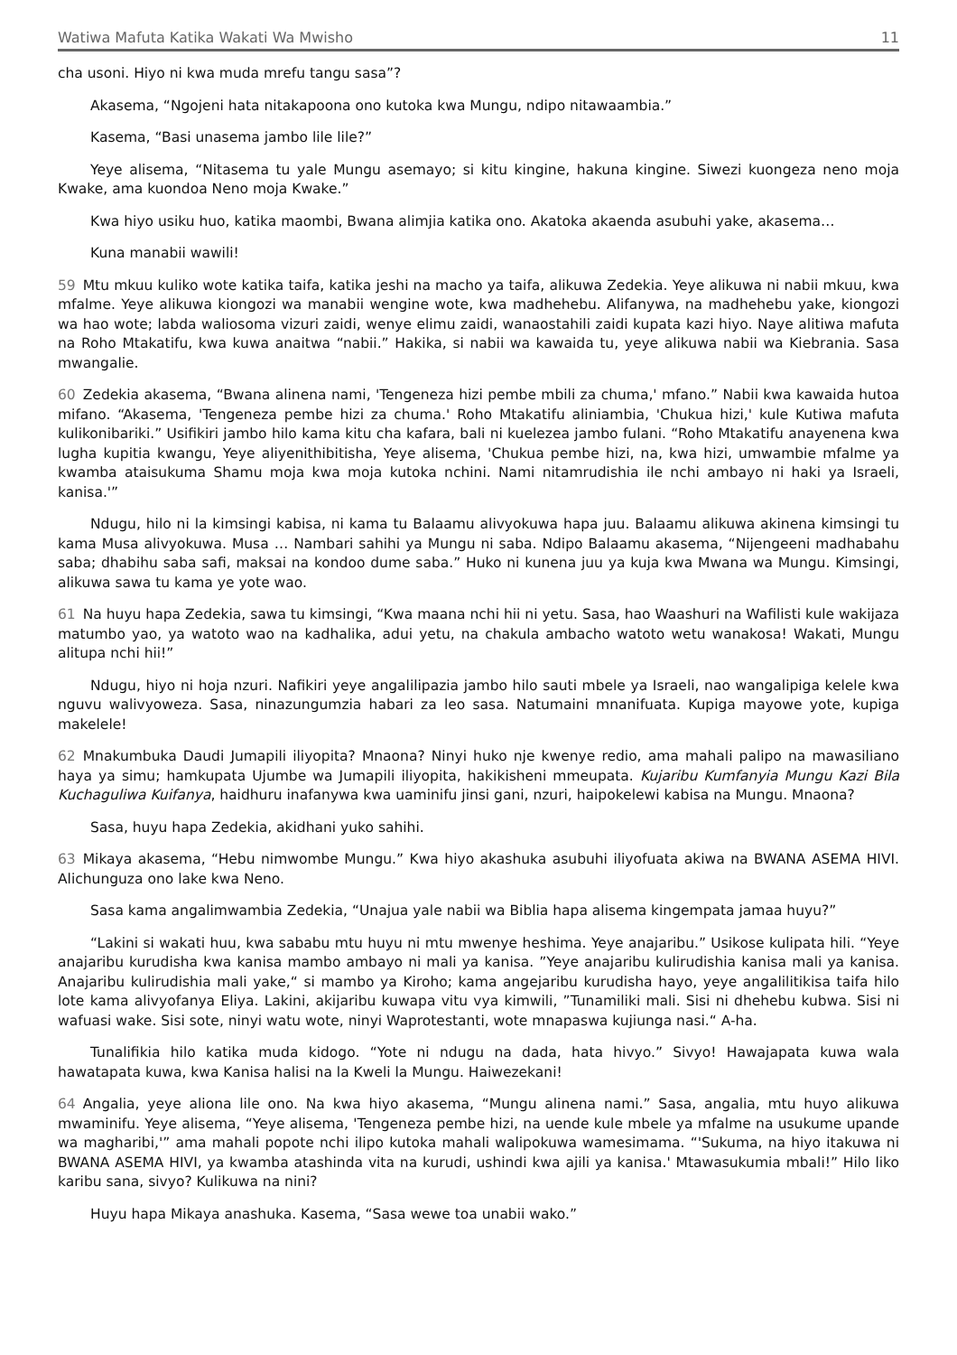Watiwa Mafuta Katika Wakati Wa Mwisho 11
cha usoni. Hiyo ni kwa muda mrefu tangu sasa”?
Akasema, “Ngojeni hata nitakapoona ono kutoka kwa Mungu, ndipo nitawaambia.”
Kasema, “Basi unasema jambo lile lile?”
Yeye alisema, “Nitasema tu yale Mungu asemayo; si kitu kingine, hakuna kingine. Siwezi kuongeza neno moja Kwake, ama kuondoa Neno moja Kwake.”
Kwa hiyo usiku huo, katika maombi, Bwana alimjia katika ono. Akatoka akaenda asubuhi yake, akasema…
Kuna manabii wawili!
59 Mtu mkuu kuliko wote katika taifa, katika jeshi na macho ya taifa, alikuwa Zedekia. Yeye alikuwa ni nabii mkuu, kwa mfalme. Yeye alikuwa kiongozi wa manabii wengine wote, kwa madhehebu. Alifanywa, na madhehebu yake, kiongozi wa hao wote; labda waliosoma vizuri zaidi, wenye elimu zaidi, wanaostahili zaidi kupata kazi hiyo. Naye alitiwa mafuta na Roho Mtakatifu, kwa kuwa anaitwa “nabii.” Hakika, si nabii wa kawaida tu, yeye alikuwa nabii wa Kiebrania. Sasa mwangalie.
60 Zedekia akasema, “Bwana alinena nami, 'Tengeneza hizi pembe mbili za chuma,' mfano.” Nabii kwa kawaida hutoa mifano. “Akasema, 'Tengeneza pembe hizi za chuma.' Roho Mtakatifu aliniambia, 'Chukua hizi,' kule Kutiwa mafuta kulikonibariki.” Usifikiri jambo hilo kama kitu cha kafara, bali ni kuelezea jambo fulani. “Roho Mtakatifu anayenena kwa lugha kupitia kwangu, Yeye aliyenithibitisha, Yeye alisema, 'Chukua pembe hizi, na, kwa hizi, umwambie mfalme ya kwamba ataisukuma Shamu moja kwa moja kutoka nchini. Nami nitamrudishia ile nchi ambayo ni haki ya Israeli, kanisa.'”
Ndugu, hilo ni la kimsingi kabisa, ni kama tu Balaamu alivyokuwa hapa juu. Balaamu alikuwa akinena kimsingi tu kama Musa alivyokuwa. Musa … Nambari sahihi ya Mungu ni saba. Ndipo Balaamu akasema, “Nijengeeni madhabahu saba; dhabihu saba safi, maksai na kondoo dume saba.” Huko ni kunena juu ya kuja kwa Mwana wa Mungu. Kimsingi, alikuwa sawa tu kama ye yote wao.
61 Na huyu hapa Zedekia, sawa tu kimsingi, “Kwa maana nchi hii ni yetu. Sasa, hao Waashuri na Wafilisti kule wakijaza matumbo yao, ya watoto wao na kadhalika, adui yetu, na chakula ambacho watoto wetu wanakosa! Wakati, Mungu alitupa nchi hii!”
Ndugu, hiyo ni hoja nzuri. Nafikiri yeye angalilipazia jambo hilo sauti mbele ya Israeli, nao wangalipiga kelele kwa nguvu walivyoweza. Sasa, ninazungumzia habari za leo sasa. Natumaini mnanifuata. Kupiga mayowe yote, kupiga makelele!
62 Mnakumbuka Daudi Jumapili iliyopita? Mnaona? Ninyi huko nje kwenye redio, ama mahali palipo na mawasiliano haya ya simu; hamkupata Ujumbe wa Jumapili iliyopita, hakikisheni mmeupata. Kujaribu Kumfanyia Mungu Kazi Bila Kuchaguliwa Kuifanya, haidhuru inafanywa kwa uaminifu jinsi gani, nzuri, haipokelewi kabisa na Mungu. Mnaona?
Sasa, huyu hapa Zedekia, akidhani yuko sahihi.
63 Mikaya akasema, “Hebu nimwombe Mungu.” Kwa hiyo akashuka asubuhi iliyofuata akiwa na BWANA ASEMA HIVI. Alichunguza ono lake kwa Neno.
Sasa kama angalimwambia Zedekia, “Unajua yale nabii wa Biblia hapa alisema kingempata jamaa huyu?”
“Lakini si wakati huu, kwa sababu mtu huyu ni mtu mwenye heshima. Yeye anajaribu.” Usikose kulipata hili. “Yeye anajaribu kurudisha kwa kanisa mambo ambayo ni mali ya kanisa. ”Yeye anajaribu kulirudishia kanisa mali ya kanisa. Anajaribu kulirudishia mali yake,“ si mambo ya Kiroho; kama angejaribu kurudisha hayo, yeye angalilitikisa taifa hilo lote kama alivyofanya Eliya. Lakini, akijaribu kuwapa vitu vya kimwili, ”Tunamiliki mali. Sisi ni dhehebu kubwa. Sisi ni wafuasi wake. Sisi sote, ninyi watu wote, ninyi Waprotestanti, wote mnapaswa kujiunga nasi.“ A-ha.
Tunalifikia hilo katika muda kidogo. “Yote ni ndugu na dada, hata hivyo.” Sivyo! Hawajapata kuwa wala hawatapata kuwa, kwa Kanisa halisi na la Kweli la Mungu. Haiwezekani!
64 Angalia, yeye aliona lile ono. Na kwa hiyo akasema, “Mungu alinena nami.” Sasa, angalia, mtu huyo alikuwa mwaminifu. Yeye alisema, “Yeye alisema, 'Tengeneza pembe hizi, na uende kule mbele ya mfalme na usukume upande wa magharibi,'” ama mahali popote nchi ilipo kutoka mahali walipokuwa wamesimama. “'Sukuma, na hiyo itakuwa ni BWANA ASEMA HIVI, ya kwamba atashinda vita na kurudi, ushindi kwa ajili ya kanisa.' Mtawasukumia mbali!” Hilo liko karibu sana, sivyo? Kulikuwa na nini?
Huyu hapa Mikaya anashuka. Kasema, “Sasa wewe toa unabii wako.”